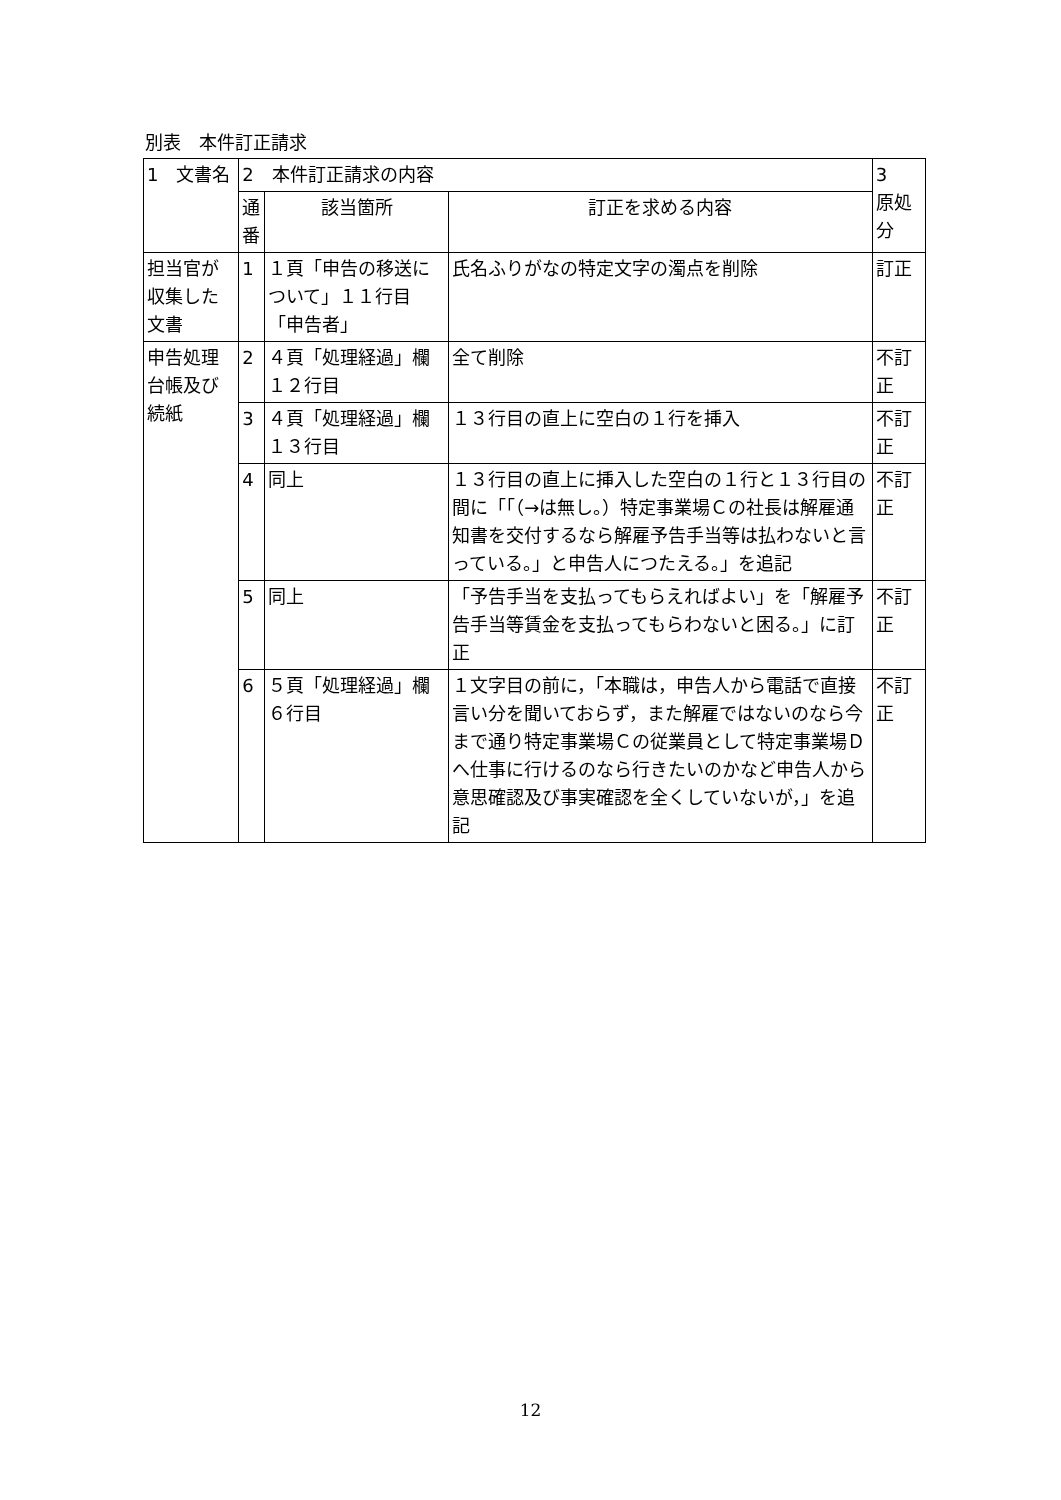別表　本件訂正請求
| 1 文書名 | 2 本件訂正請求の内容 | | | 3 原処分 |
| | 通番 | 該当箇所 | 訂正を求める内容 | |
| 担当官が収集した文書 | 1 | １頁「申告の移送について」１１行目「申告者」 | 氏名ふりがなの特定文字の濁点を削除 | 訂正 |
| 申告処理台帳及び続紙 | 2 | ４頁「処理経過」欄１２行目 | 全て削除 | 不訂正 |
| | 3 | ４頁「処理経過」欄１３行目 | １３行目の直上に空白の１行を挿入 | 不訂正 |
| | 4 | 同上 | １３行目の直上に挿入した空白の１行と１３行目の間に「「（→は無し。）特定事業場Ｃの社長は解雇通知書を交付するなら解雇予告手当等は払わないと言っている。」と申告人につたえる。」を追記 | 不訂正 |
| | 5 | 同上 | 「予告手当を支払ってもらえればよい」を「解雇予告手当等賃金を支払ってもらわないと困る。」に訂正 | 不訂正 |
| | 6 | ５頁「処理経過」欄６行目 | １文字目の前に，「本職は，申告人から電話で直接言い分を聞いておらず，また解雇ではないのなら今まで通り特定事業場Ｃの従業員として特定事業場Ｄへ仕事に行けるのなら行きたいのかなど申告人から意思確認及び事実確認を全くしていないが，」を追記 | 不訂正 |
12